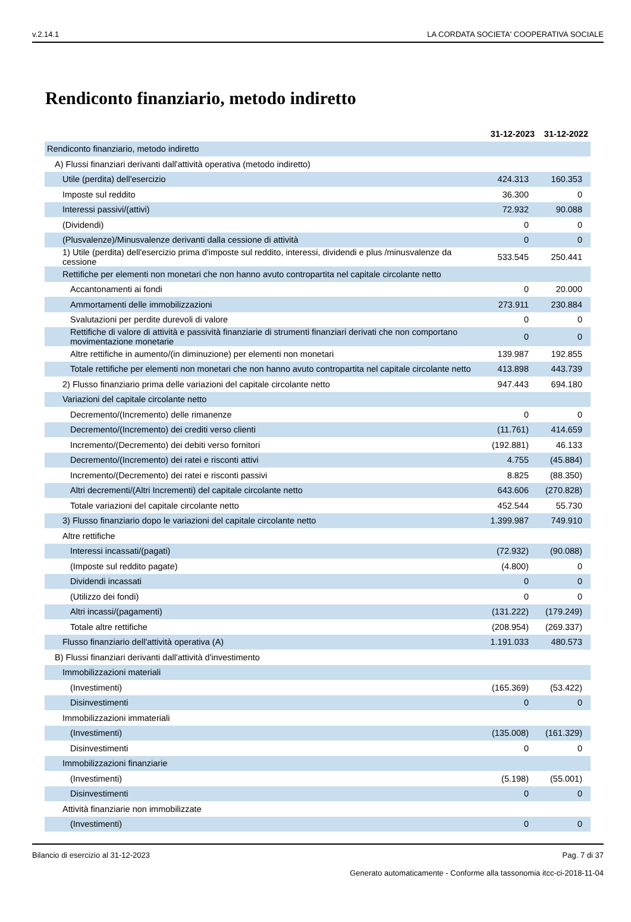v.2.14.1 LA CORDATA SOCIETA' COOPERATIVA SOCIALE
Rendiconto finanziario, metodo indiretto
| | 31-12-2023 | 31-12-2022 |
| --- | --- | --- |
| Rendiconto finanziario, metodo indiretto | | |
| A) Flussi finanziari derivanti dall'attività operativa (metodo indiretto) | | |
| Utile (perdita) dell'esercizio | 424.313 | 160.353 |
| Imposte sul reddito | 36.300 | 0 |
| Interessi passivi/(attivi) | 72.932 | 90.088 |
| (Dividendi) | 0 | 0 |
| (Plusvalenze)/Minusvalenze derivanti dalla cessione di attività | 0 | 0 |
| 1) Utile (perdita) dell'esercizio prima d'imposte sul reddito, interessi, dividendi e plus /minusvalenze da cessione | 533.545 | 250.441 |
| Rettifiche per elementi non monetari che non hanno avuto contropartita nel capitale circolante netto | | |
| Accantonamenti ai fondi | 0 | 20.000 |
| Ammortamenti delle immobilizzazioni | 273.911 | 230.884 |
| Svalutazioni per perdite durevoli di valore | 0 | 0 |
| Rettifiche di valore di attività e passività finanziarie di strumenti finanziari derivati che non comportano movimentazione monetarie | 0 | 0 |
| Altre rettifiche in aumento/(in diminuzione) per elementi non monetari | 139.987 | 192.855 |
| Totale rettifiche per elementi non monetari che non hanno avuto contropartita nel capitale circolante netto | 413.898 | 443.739 |
| 2) Flusso finanziario prima delle variazioni del capitale circolante netto | 947.443 | 694.180 |
| Variazioni del capitale circolante netto | | |
| Decremento/(Incremento) delle rimanenze | 0 | 0 |
| Decremento/(Incremento) dei crediti verso clienti | (11.761) | 414.659 |
| Incremento/(Decremento) dei debiti verso fornitori | (192.881) | 46.133 |
| Decremento/(Incremento) dei ratei e risconti attivi | 4.755 | (45.884) |
| Incremento/(Decremento) dei ratei e risconti passivi | 8.825 | (88.350) |
| Altri decrementi/(Altri Incrementi) del capitale circolante netto | 643.606 | (270.828) |
| Totale variazioni del capitale circolante netto | 452.544 | 55.730 |
| 3) Flusso finanziario dopo le variazioni del capitale circolante netto | 1.399.987 | 749.910 |
| Altre rettifiche | | |
| Interessi incassati/(pagati) | (72.932) | (90.088) |
| (Imposte sul reddito pagate) | (4.800) | 0 |
| Dividendi incassati | 0 | 0 |
| (Utilizzo dei fondi) | 0 | 0 |
| Altri incassi/(pagamenti) | (131.222) | (179.249) |
| Totale altre rettifiche | (208.954) | (269.337) |
| Flusso finanziario dell'attività operativa (A) | 1.191.033 | 480.573 |
| B) Flussi finanziari derivanti dall'attività d'investimento | | |
| Immobilizzazioni materiali | | |
| (Investimenti) | (165.369) | (53.422) |
| Disinvestimenti | 0 | 0 |
| Immobilizzazioni immateriali | | |
| (Investimenti) | (135.008) | (161.329) |
| Disinvestimenti | 0 | 0 |
| Immobilizzazioni finanziarie | | |
| (Investimenti) | (5.198) | (55.001) |
| Disinvestimenti | 0 | 0 |
| Attività finanziarie non immobilizzate | | |
| (Investimenti) | 0 | 0 |
Bilancio di esercizio al 31-12-2023 Pag. 7 di 37
Generato automaticamente - Conforme alla tassonomia itcc-ci-2018-11-04